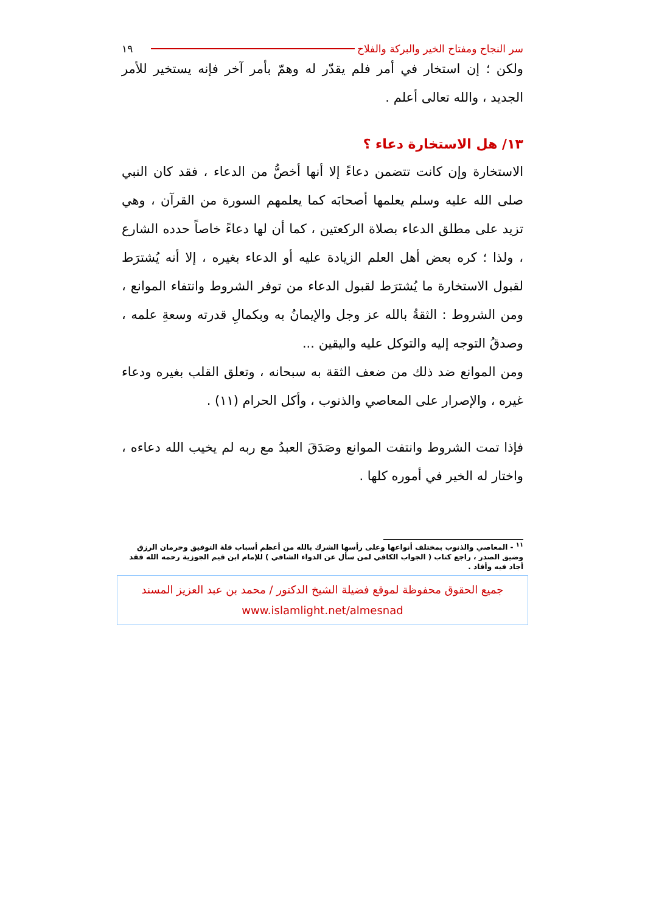سر النجاح ومفتاح الخير والبركة والفلاح ١٩
ولكن ؛ إن استخار في أمر فلم يقدّر له وهمّ بأمر آخر فإنه يستخير للأمر الجديد ، والله تعالى أعلم .
١٣/ هل الاستخارة دعاء ؟
الاستخارة وإن كانت تتضمن دعاءً إلا أنها أخصُّ من الدعاء ، فقد كان النبي صلى الله عليه وسلم يعلمها أصحابَه كما يعلمهم السورة من القرآن ، وهي تزيد على مطلق الدعاء بصلاة الركعتين ، كما أن لها دعاءً خاصاً حدده الشارع ، ولذا ؛ كره بعض أهل العلم الزيادة عليه أو الدعاء بغيره ، إلا أنه يُشترَط لقبول الاستخارة ما يُشترَط لقبول الدعاء من توفر الشروط وانتفاء الموانع ، ومن الشروط : الثقةُ بالله عز وجل والإيمانُ به وبكمالِ قدرته وسعةِ علمه ، وصدقُ التوجه إليه والتوكل عليه واليقين ...
ومن الموانع ضد ذلك من ضعف الثقة به سبحانه ، وتعلق القلب بغيره ودعاء غيره ، والإصرار على المعاصي والذنوب ، وأكل الحرام (١١) .
فإذا تمت الشروط وانتفت الموانع وصَدَقَ العبدُ مع ربه لم يخيب الله دعاءه ، واختار له الخير في أموره كلها .
<sup>١١</sup> - المعاصي والذنوب بمختلف أنواعها وعلى رأسها الشرك بالله من أعظم أسباب قلة التوفيق وحرمان الرزق وضيق الصدر ، راجع كتاب ( الجواب الكافي لمن سأل عن الدواء الشافي ) للإمام ابن قيم الجوزية رحمه الله فقد أجاد فيه وأفاد .
جميع الحقوق محفوظة لموقع فضيلة الشيخ الدكتور / محمد بن عبد العزيز المسند
www.islamlight.net/almesnad